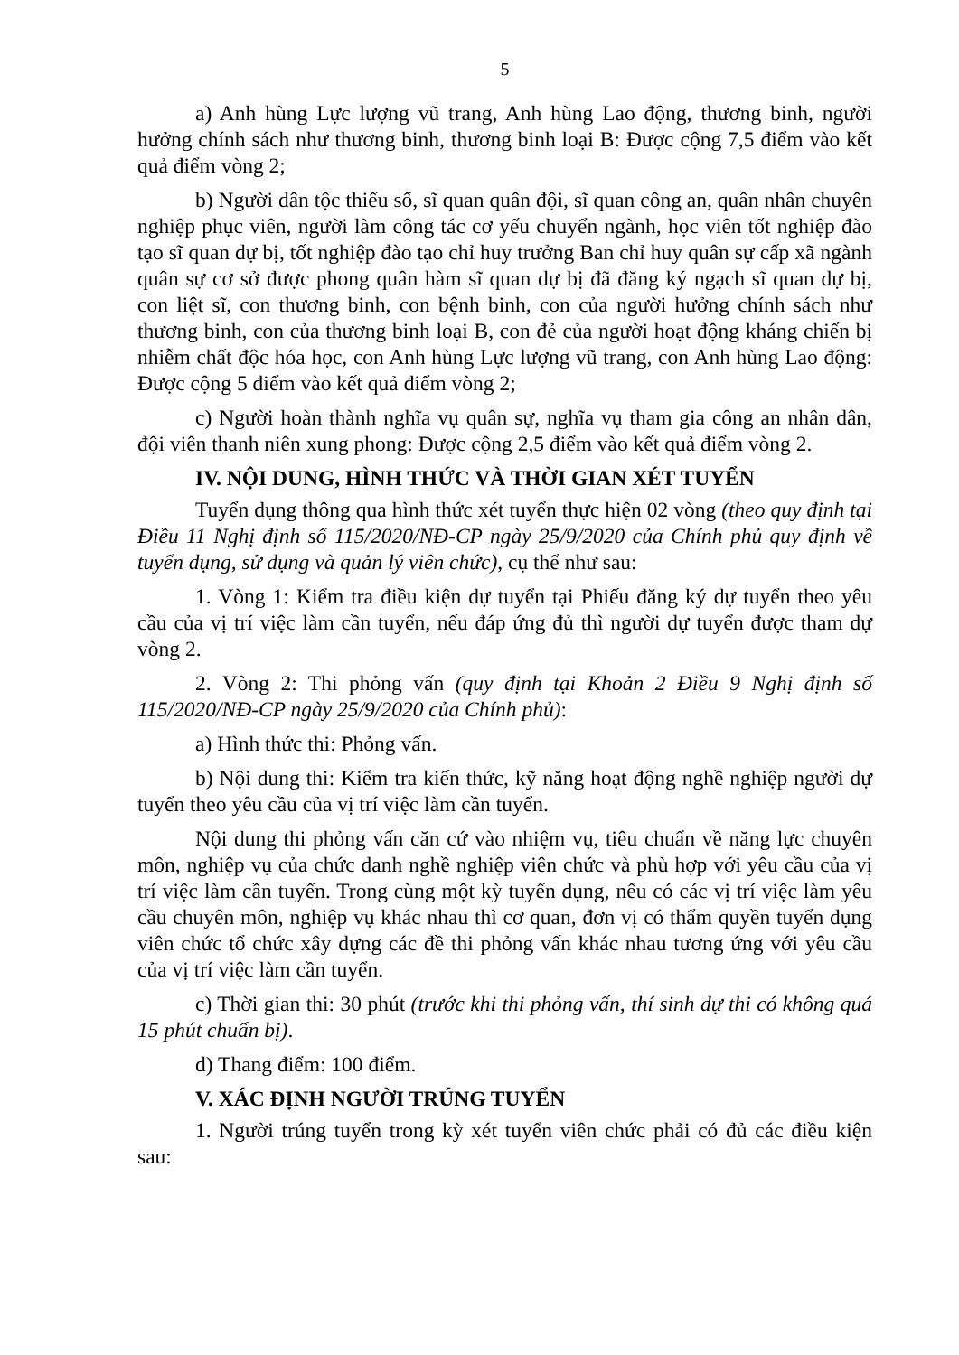5
a) Anh hùng Lực lượng vũ trang, Anh hùng Lao động, thương binh, người hưởng chính sách như thương binh, thương binh loại B: Được cộng 7,5 điểm vào kết quả điểm vòng 2;
b) Người dân tộc thiểu số, sĩ quan quân đội, sĩ quan công an, quân nhân chuyên nghiệp phục viên, người làm công tác cơ yếu chuyển ngành, học viên tốt nghiệp đào tạo sĩ quan dự bị, tốt nghiệp đào tạo chỉ huy trưởng Ban chỉ huy quân sự cấp xã ngành quân sự cơ sở được phong quân hàm sĩ quan dự bị đã đăng ký ngạch sĩ quan dự bị, con liệt sĩ, con thương binh, con bệnh binh, con của người hưởng chính sách như thương binh, con của thương binh loại B, con đẻ của người hoạt động kháng chiến bị nhiễm chất độc hóa học, con Anh hùng Lực lượng vũ trang, con Anh hùng Lao động: Được cộng 5 điểm vào kết quả điểm vòng 2;
c) Người hoàn thành nghĩa vụ quân sự, nghĩa vụ tham gia công an nhân dân, đội viên thanh niên xung phong: Được cộng 2,5 điểm vào kết quả điểm vòng 2.
IV. NỘI DUNG, HÌNH THỨC VÀ THỜI GIAN XÉT TUYỂN
Tuyển dụng thông qua hình thức xét tuyển thực hiện 02 vòng (theo quy định tại Điều 11 Nghị định số 115/2020/NĐ-CP ngày 25/9/2020 của Chính phủ quy định về tuyển dụng, sử dụng và quản lý viên chức), cụ thể như sau:
1. Vòng 1: Kiểm tra điều kiện dự tuyển tại Phiếu đăng ký dự tuyển theo yêu cầu của vị trí việc làm cần tuyển, nếu đáp ứng đủ thì người dự tuyển được tham dự vòng 2.
2. Vòng 2: Thi phỏng vấn (quy định tại Khoản 2 Điều 9 Nghị định số 115/2020/NĐ-CP ngày 25/9/2020 của Chính phủ):
a) Hình thức thi: Phỏng vấn.
b) Nội dung thi: Kiểm tra kiến thức, kỹ năng hoạt động nghề nghiệp người dự tuyển theo yêu cầu của vị trí việc làm cần tuyển.
Nội dung thi phỏng vấn căn cứ vào nhiệm vụ, tiêu chuẩn về năng lực chuyên môn, nghiệp vụ của chức danh nghề nghiệp viên chức và phù hợp với yêu cầu của vị trí việc làm cần tuyển. Trong cùng một kỳ tuyển dụng, nếu có các vị trí việc làm yêu cầu chuyên môn, nghiệp vụ khác nhau thì cơ quan, đơn vị có thẩm quyền tuyển dụng viên chức tổ chức xây dựng các đề thi phỏng vấn khác nhau tương ứng với yêu cầu của vị trí việc làm cần tuyển.
c) Thời gian thi: 30 phút (trước khi thi phỏng vấn, thí sinh dự thi có không quá 15 phút chuẩn bị).
d) Thang điểm: 100 điểm.
V. XÁC ĐỊNH NGƯỜI TRÚNG TUYỂN
1. Người trúng tuyển trong kỳ xét tuyển viên chức phải có đủ các điều kiện sau: